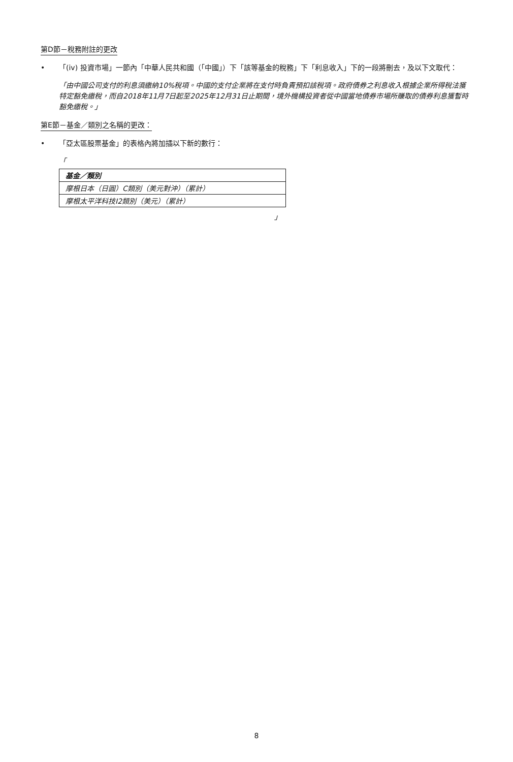第D節－稅務附註的更改
• 「(iv) 投資市場」一節內「中華人民共和國（「中國」）下「該等基金的稅務」下「利息收入」下的一段將刪去，及以下文取代：
「由中國公司支付的利息須繳納10%稅項。中國的支付企業將在支付時負責預扣該稅項。政府債券之利息收入根據企業所得稅法獲特定豁免繳稅，而自2018年11月7日起至2025年12月31日止期間，境外機構投資者從中國當地債券市場所賺取的債券利息獲暫時豁免繳稅。」
第E節－基金／類別之名稱的更改：
• 「亞太區股票基金」的表格內將加插以下新的數行：
「
| 基金／類別 |
| --- |
| 摩根日本（日圓）C類別（美元對沖）（累計） |
| 摩根太平洋科技I2類別（美元）（累計） |
」
8